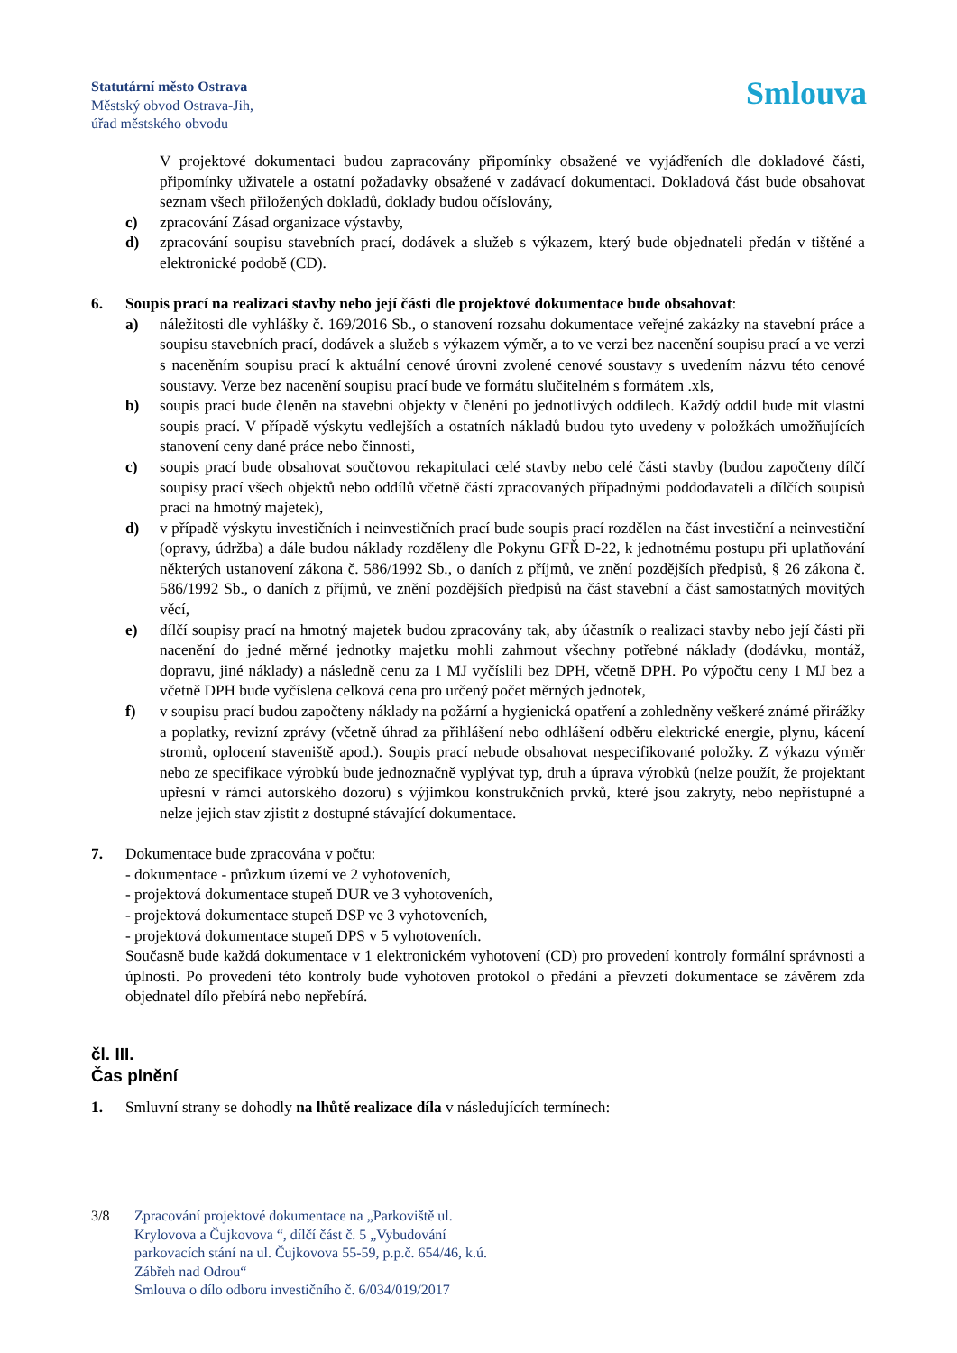Statutární město Ostrava
Městský obvod Ostrava-Jih,
úřad městského obvodu
Smlouva
V projektové dokumentaci budou zapracovány připomínky obsažené ve vyjádřeních dle dokladové části, připomínky uživatele a ostatní požadavky obsažené v zadávací dokumentaci. Dokladová část bude obsahovat seznam všech přiložených dokladů, doklady budou očíslovány,
c) zpracování Zásad organizace výstavby,
d) zpracování soupisu stavebních prací, dodávek a služeb s výkazem, který bude objednateli předán v tištěné a elektronické podobě (CD).
6. Soupis prací na realizaci stavby nebo její části dle projektové dokumentace bude obsahovat:
a) náležitosti dle vyhlášky č. 169/2016 Sb., o stanovení rozsahu dokumentace veřejné zakázky na stavební práce a soupisu stavebních prací, dodávek a služeb s výkazem výměr, a to ve verzi bez nacenění soupisu prací a ve verzi s naceněním soupisu prací k aktuální cenové úrovni zvolené cenové soustavy s uvedením názvu této cenové soustavy. Verze bez nacenění soupisu prací bude ve formátu slučitelném s formátem .xls,
b) soupis prací bude členěn na stavební objekty v členění po jednotlivých oddílech. Každý oddíl bude mít vlastní soupis prací. V případě výskytu vedlejších a ostatních nákladů budou tyto uvedeny v položkách umožňujících stanovení ceny dané práce nebo činnosti,
c) soupis prací bude obsahovat součtovou rekapitulaci celé stavby nebo celé části stavby (budou započteny dílčí soupisy prací všech objektů nebo oddílů včetně částí zpracovaných případnými poddodavateli a dílčích soupisů prací na hmotný majetek),
d) v případě výskytu investičních i neinvestičních prací bude soupis prací rozdělen na část investiční a neinvestiční (opravy, údržba) a dále budou náklady rozděleny dle Pokynu GFŘ D-22, k jednotnému postupu při uplatňování některých ustanovení zákona č. 586/1992 Sb., o daních z příjmů, ve znění pozdějších předpisů, § 26 zákona č. 586/1992 Sb., o daních z příjmů, ve znění pozdějších předpisů na část stavební a část samostatných movitých věcí,
e) dílčí soupisy prací na hmotný majetek budou zpracovány tak, aby účastník o realizaci stavby nebo její části při nacenění do jedné měrné jednotky majetku mohli zahrnout všechny potřebné náklady (dodávku, montáž, dopravu, jiné náklady) a následně cenu za 1 MJ vyčíslili bez DPH, včetně DPH. Po výpočtu ceny 1 MJ bez a včetně DPH bude vyčíslena celková cena pro určený počet měrných jednotek,
f) v soupisu prací budou započteny náklady na požární a hygienická opatření a zohledněny veškeré známé přirážky a poplatky, revizní zprávy (včetně úhrad za přihlášení nebo odhlášení odběru elektrické energie, plynu, kácení stromů, oplocení staveniště apod.). Soupis prací nebude obsahovat nespecifikované položky. Z výkazu výměr nebo ze specifikace výrobků bude jednoznačně vyplývat typ, druh a úprava výrobků (nelze použít, že projektant upřesní v rámci autorského dozoru) s výjimkou konstrukčních prvků, které jsou zakryty, nebo nepřístupné a nelze jejich stav zjistit z dostupné stávající dokumentace.
7. Dokumentace bude zpracována v počtu:
- dokumentace - průzkum území ve 2 vyhotoveních,
- projektová dokumentace stupeň DUR ve 3 vyhotoveních,
- projektová dokumentace stupeň DSP ve 3 vyhotoveních,
- projektová dokumentace stupeň DPS v 5 vyhotoveních.
Současně bude každá dokumentace v 1 elektronickém vyhotovení (CD) pro provedení kontroly formální správnosti a úplnosti. Po provedení této kontroly bude vyhotoven protokol o předání a převzetí dokumentace se závěrem zda objednatel dílo přebírá nebo nepřebírá.
čl. III.
Čas plnění
1. Smluvní strany se dohodly na lhůtě realizace díla v následujících termínech:
3/8 Zpracování projektové dokumentace na „Parkoviště ul.
Krylovova a Čujkovova “, dílčí část č. 5 „Vybudování
parkovacích stání na ul. Čujkovova 55-59, p.p.č. 654/46, k.ú.
Zábřeh nad Odrou“
Smlouva o dílo odboru investičního č. 6/034/019/2017